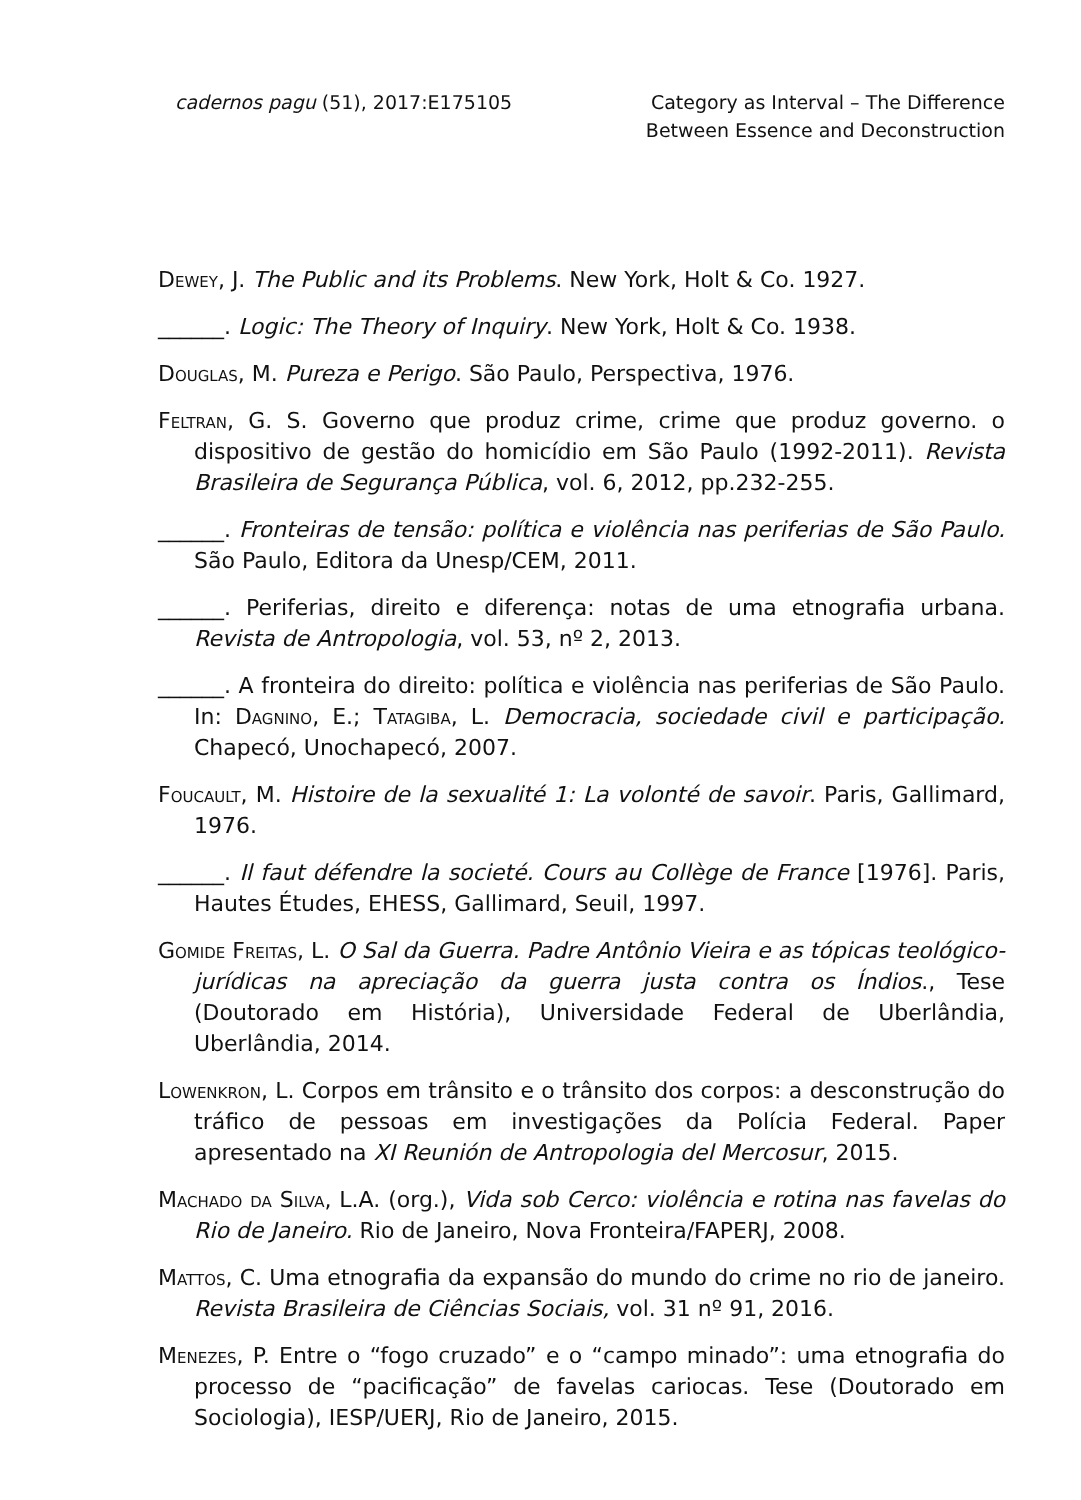cadernos pagu (51), 2017:E175105
Category as Interval – The Difference
Between Essence and Deconstruction
Dewey, J. The Public and its Problems. New York, Holt & Co. 1927.
______. Logic: The Theory of Inquiry. New York, Holt & Co. 1938.
Douglas, M. Pureza e Perigo. São Paulo, Perspectiva, 1976.
Feltran, G. S. Governo que produz crime, crime que produz governo. o dispositivo de gestão do homicídio em São Paulo (1992-2011). Revista Brasileira de Segurança Pública, vol. 6, 2012, pp.232-255.
______. Fronteiras de tensão: política e violência nas periferias de São Paulo. São Paulo, Editora da Unesp/CEM, 2011.
______. Periferias, direito e diferença: notas de uma etnografia urbana. Revista de Antropologia, vol. 53, nº 2, 2013.
______. A fronteira do direito: política e violência nas periferias de São Paulo. In: Dagnino, E.; Tatagiba, L. Democracia, sociedade civil e participação. Chapecó, Unochapecó, 2007.
Foucault, M. Histoire de la sexualité 1: La volonté de savoir. Paris, Gallimard, 1976.
______. Il faut défendre la societé. Cours au Collège de France [1976]. Paris, Hautes Études, EHESS, Gallimard, Seuil, 1997.
Gomide Freitas, L. O Sal da Guerra. Padre Antônio Vieira e as tópicas teológico-jurídicas na apreciação da guerra justa contra os Índios., Tese (Doutorado em História), Universidade Federal de Uberlândia, Uberlândia, 2014.
Lowenkron, L. Corpos em trânsito e o trânsito dos corpos: a desconstrução do tráfico de pessoas em investigações da Polícia Federal. Paper apresentado na XI Reunión de Antropologia del Mercosur, 2015.
Machado da Silva, L.A. (org.), Vida sob Cerco: violência e rotina nas favelas do Rio de Janeiro. Rio de Janeiro, Nova Fronteira/FAPERJ, 2008.
Mattos, C. Uma etnografia da expansão do mundo do crime no rio de janeiro. Revista Brasileira de Ciências Sociais, vol. 31 nº 91, 2016.
Menezes, P. Entre o “fogo cruzado” e o “campo minado”: uma etnografia do processo de “pacificação” de favelas cariocas. Tese (Doutorado em Sociologia), IESP/UERJ, Rio de Janeiro, 2015.